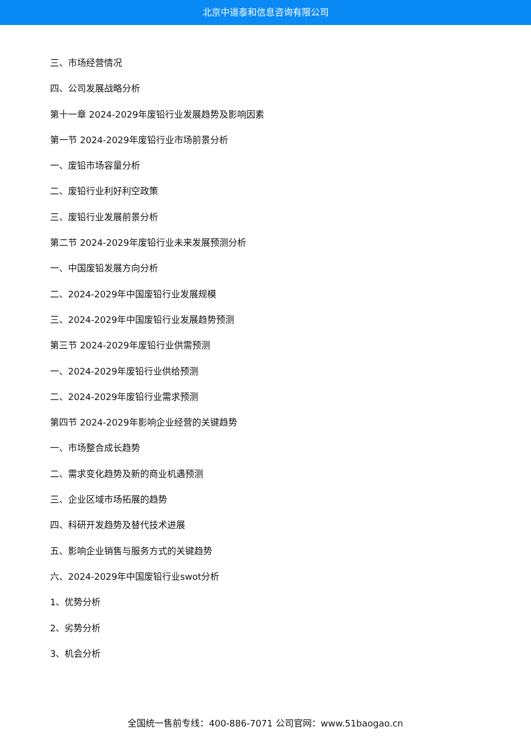北京中道泰和信息咨询有限公司
三、市场经营情况
四、公司发展战略分析
第十一章 2024-2029年废铅行业发展趋势及影响因素
第一节 2024-2029年废铅行业市场前景分析
一、废铅市场容量分析
二、废铅行业利好利空政策
三、废铅行业发展前景分析
第二节 2024-2029年废铅行业未来发展预测分析
一、中国废铅发展方向分析
二、2024-2029年中国废铅行业发展规模
三、2024-2029年中国废铅行业发展趋势预测
第三节 2024-2029年废铅行业供需预测
一、2024-2029年废铅行业供给预测
二、2024-2029年废铅行业需求预测
第四节 2024-2029年影响企业经营的关键趋势
一、市场整合成长趋势
二、需求变化趋势及新的商业机遇预测
三、企业区域市场拓展的趋势
四、科研开发趋势及替代技术进展
五、影响企业销售与服务方式的关键趋势
六、2024-2029年中国废铅行业swot分析
1、优势分析
2、劣势分析
3、机会分析
全国统一售前专线：400-886-7071 公司官网：www.51baogao.cn